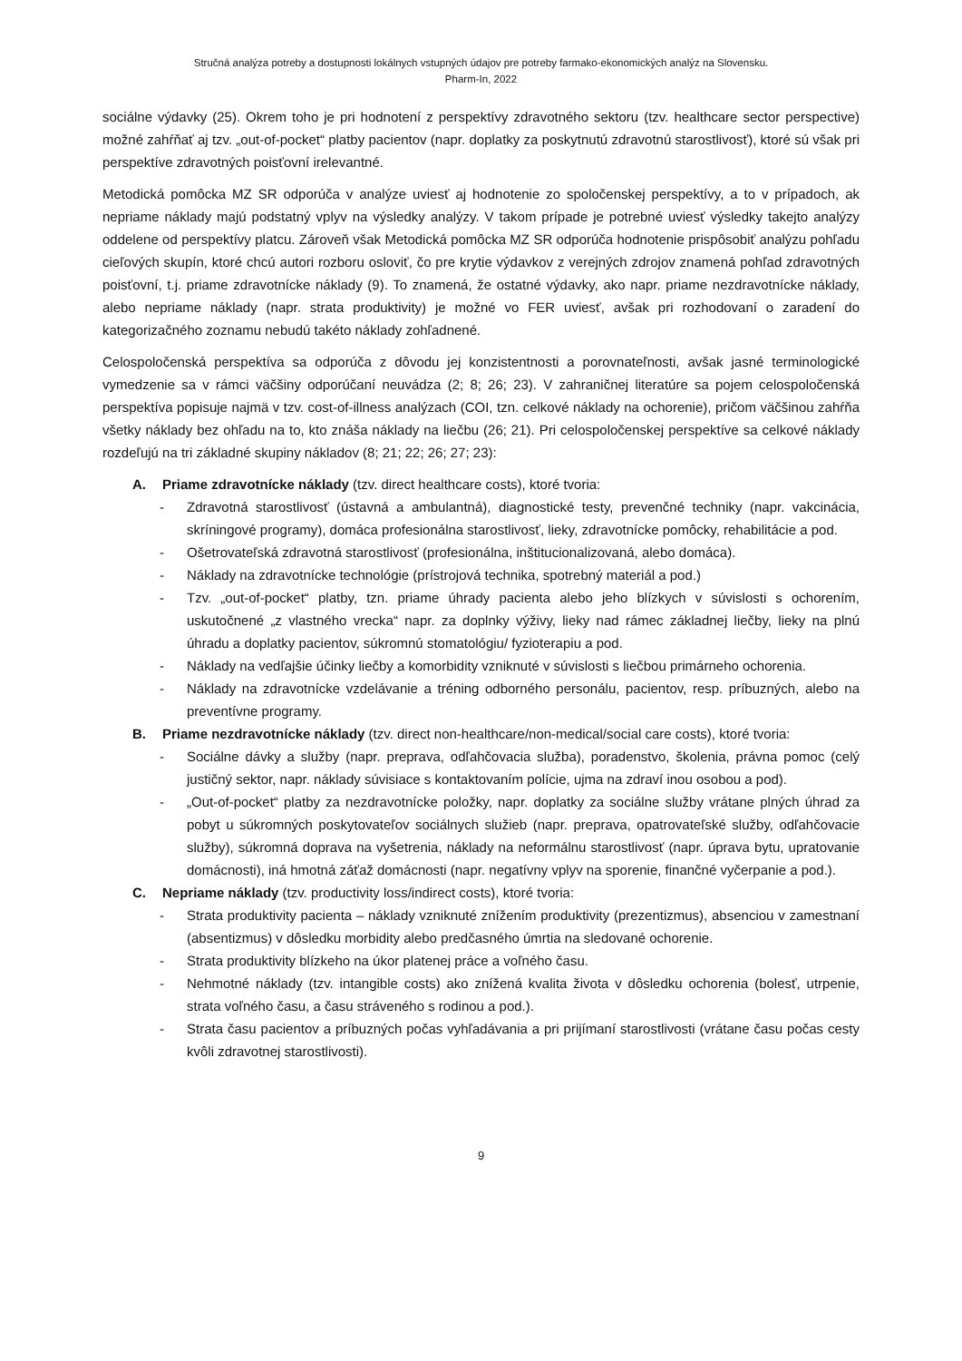Stručná analýza potreby a dostupnosti lokálnych vstupných údajov pre potreby farmako-ekonomických analýz na Slovensku.
Pharm-In, 2022
sociálne výdavky (25). Okrem toho je pri hodnotení z perspektívy zdravotného sektoru (tzv. healthcare sector perspective) možné zahŕňať aj tzv. „out-of-pocket“ platby pacientov (napr. doplatky za poskytnutú zdravotnú starostlivosť), ktoré sú však pri perspektíve zdravotných poisťovní irelevantné.
Metodická pomôcka MZ SR odporúča v analýze uviesť aj hodnotenie zo spoločenskej perspektívy, a to v prípadoch, ak nepriame náklady majú podstatný vplyv na výsledky analýzy. V takom prípade je potrebné uviesť výsledky takejto analýzy oddelene od perspektívy platcu. Zároveň však Metodická pomôcka MZ SR odporúča hodnotenie prispôsobiť analýzu pohľadu cieľových skupín, ktoré chcú autori rozboru osloviť, čo pre krytie výdavkov z verejných zdrojov znamená pohľad zdravotných poisťovní, t.j. priame zdravotnícke náklady (9). To znamená, že ostatné výdavky, ako napr. priame nezdravotnícke náklady, alebo nepriame náklady (napr. strata produktivity) je možné vo FER uviesť, avšak pri rozhodovaní o zaradení do kategorizačného zoznamu nebudú takéto náklady zohľadnené.
Celospoločenská perspektíva sa odporúča z dôvodu jej konzistentnosti a porovnateľnosti, avšak jasné terminologické vymedzenie sa v rámci väčšiny odporúčaní neuvádza (2; 8; 26; 23). V zahraničnej literatúre sa pojem celospoločenská perspektíva popisuje najmä v tzv. cost-of-illness analýzach (COI, tzn. celkové náklady na ochorenie), pričom väčšinou zahŕňa všetky náklady bez ohľadu na to, kto znáša náklady na liečbu (26; 21). Pri celospoločenskej perspektíve sa celkové náklady rozdeľujú na tri základné skupiny nákladov (8; 21; 22; 26; 27; 23):
A. Priame zdravotnícke náklady (tzv. direct healthcare costs), ktoré tvoria:
- Zdravotná starostlivosť (ústavná a ambulantná), diagnostické testy, prevenčné techniky (napr. vakcinácia, skríningové programy), domáca profesionálna starostlivosť, lieky, zdravotnícke pomôcky, rehabilitácie a pod.
- Ošetrovateľská zdravotná starostlivosť (profesionálna, inštitucionalizovaná, alebo domáca).
- Náklady na zdravotnícke technológie (prístrojová technika, spotrebný materiál a pod.)
- Tzv. „out-of-pocket“ platby, tzn. priame úhrady pacienta alebo jeho blízkych v súvislosti s ochorením, uskutočnené „z vlastného vrecka“ napr. za doplnky výživy, lieky nad rámec základnej liečby, lieky na plnú úhradu a doplatky pacientov, súkromnú stomatológiu/ fyzioterapiu a pod.
- Náklady na vedľajšie účinky liečby a komorbidity vzniknuté v súvislosti s liečbou primárneho ochorenia.
- Náklady na zdravotnícke vzdelávanie a tréning odborného personálu, pacientov, resp. príbuzných, alebo na preventívne programy.
B. Priame nezdravotnícke náklady (tzv. direct non-healthcare/non-medical/social care costs), ktoré tvoria:
- Sociálne dávky a služby (napr. preprava, odľahčovacia služba), poradenstvo, školenia, právna pomoc (celý justičný sektor, napr. náklady súvisiace s kontaktovaním polície, ujma na zdraví inou osobou a pod).
- „Out-of-pocket“ platby za nezdravotnícke položky, napr. doplatky za sociálne služby vrátane plných úhrad za pobyt u súkromných poskytovateľov sociálnych služieb (napr. preprava, opatrovateľské služby, odľahčovacie služby), súkromná doprava na vyšetrenia, náklady na neformálnu starostlivosť (napr. úprava bytu, upratovanie domácnosti), iná hmotná záťaž domácnosti (napr. negatívny vplyv na sporenie, finančné vyčerpanie a pod.).
C. Nepriame náklady (tzv. productivity loss/indirect costs), ktoré tvoria:
- Strata produktivity pacienta – náklady vzniknuté znížením produktivity (prezentizmus), absenciou v zamestnaní (absentizmus) v dôsledku morbidity alebo predčasného úmrtia na sledované ochorenie.
- Strata produktivity blízkeho na úkor platenej práce a voľného času.
- Nehmotné náklady (tzv. intangible costs) ako znížená kvalita života v dôsledku ochorenia (bolesť, utrpenie, strata voľného času, a času stráveného s rodinou a pod.).
- Strata času pacientov a príbuzných počas vyhľadávania a pri prijímaní starostlivosti (vrátane času počas cesty kvôli zdravotnej starostlivosti).
9